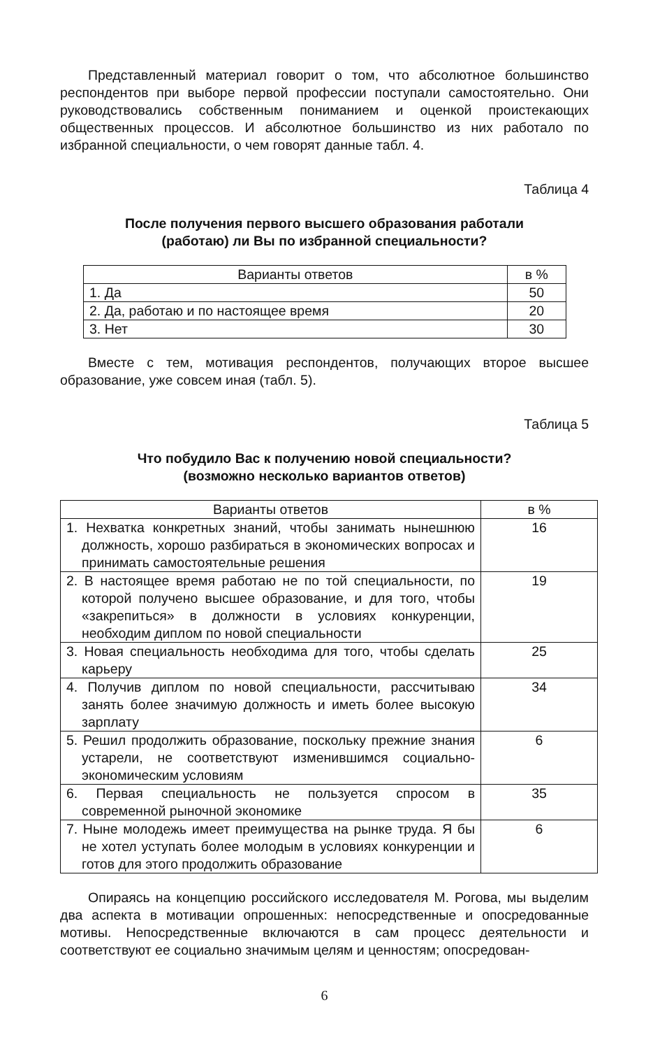Представленный материал говорит о том, что абсолютное большинство респондентов при выборе первой профессии поступали самостоятельно. Они руководствовались собственным пониманием и оценкой проистекающих общественных процессов. И абсолютное большинство из них работало по избранной специальности, о чем говорят данные табл. 4.
Таблица 4
После получения первого высшего образования работали
(работаю) ли Вы по избранной специальности?
| Варианты ответов | в % |
| --- | --- |
| 1. Да | 50 |
| 2. Да, работаю и по настоящее время | 20 |
| 3. Нет | 30 |
Вместе с тем, мотивация респондентов, получающих второе высшее образование, уже совсем иная (табл. 5).
Таблица 5
Что побудило Вас к получению новой специальности?
(возможно несколько вариантов ответов)
| Варианты ответов | в % |
| --- | --- |
| 1. Нехватка конкретных знаний, чтобы занимать нынешнюю должность, хорошо разбираться в экономических вопросах и принимать самостоятельные решения | 16 |
| 2. В настоящее время работаю не по той специальности, по которой получено высшее образование, и для того, чтобы «закрепиться» в должности в условиях конкуренции, необходим диплом по новой специальности | 19 |
| 3. Новая специальность необходима для того, чтобы сделать карьеру | 25 |
| 4. Получив диплом по новой специальности, рассчитываю занять более значимую должность и иметь более высокую зарплату | 34 |
| 5. Решил продолжить образование, поскольку прежние знания устарели, не соответствуют изменившимся социально-экономическим условиям | 6 |
| 6. Первая специальность не пользуется спросом в современной рыночной экономике | 35 |
| 7. Ныне молодежь имеет преимущества на рынке труда. Я бы не хотел уступать более молодым в условиях конкуренции и готов для этого продолжить образование | 6 |
Опираясь на концепцию российского исследователя М. Рогова, мы выделим два аспекта в мотивации опрошенных: непосредственные и опосредованные мотивы. Непосредственные включаются в сам процесс деятельности и соответствуют ее социально значимым целям и ценностям; опосредован-
6